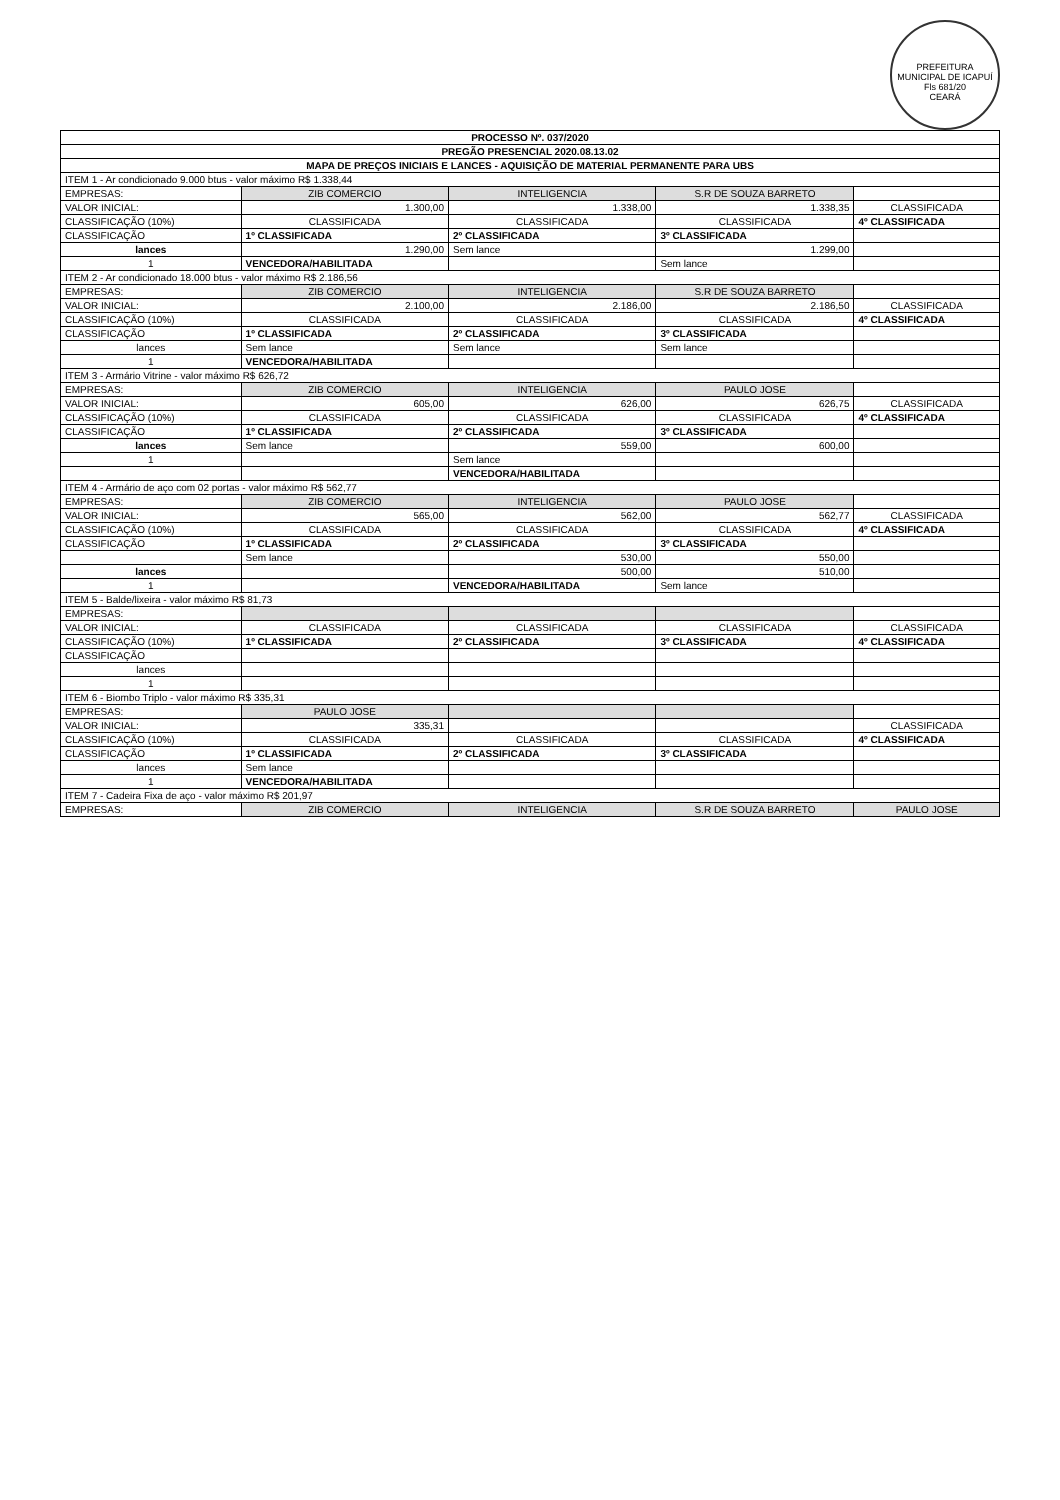PREFEITURA MUNICIPAL DE ICAPUÍ
Fls 681/20
CEARÁ
| PROCESSO Nº. 037/2020 | | | | |
| --- | --- | --- | --- | --- |
| PREGÃO PRESENCIAL 2020.08.13.02 | | | | |
| MAPA DE PREÇOS INICIAIS E LANCES - AQUISIÇÃO DE MATERIAL PERMANENTE PARA UBS | | | | |
| ITEM 1 - Ar condicionado 9.000 btus - valor máximo R$ 1.338,44 | | | | |
| EMPRESAS: | ZIB COMERCIO | INTELIGENCIA | S.R DE SOUZA BARRETO | |
| VALOR INICIAL: | 1.300,00 | 1.338,00 | 1.338,35 | CLASSIFICADA |
| CLASSIFICAÇÃO (10%) | CLASSIFICADA | CLASSIFICADA | CLASSIFICADA | 4º CLASSIFICADA |
| CLASSIFICAÇÃO | 1º CLASSIFICADA | 2º CLASSIFICADA | 3º CLASSIFICADA | |
| lances | 1.290,00 | Sem lance | 1.299,00 | |
| 1 | VENCEDORA/HABILITADA | | Sem lance | |
| ITEM 2 - Ar condicionado 18.000 btus - valor máximo R$ 2.186,56 | | | | |
| EMPRESAS: | ZIB COMERCIO | INTELIGENCIA | S.R DE SOUZA BARRETO | |
| VALOR INICIAL: | 2.100,00 | 2.186,00 | 2.186,50 | CLASSIFICADA |
| CLASSIFICAÇÃO (10%) | CLASSIFICADA | CLASSIFICADA | CLASSIFICADA | 4º CLASSIFICADA |
| CLASSIFICAÇÃO | 1º CLASSIFICADA | 2º CLASSIFICADA | 3º CLASSIFICADA | |
| lances | Sem lance | Sem lance | Sem lance | |
| 1 | VENCEDORA/HABILITADA | | | |
| ITEM 3 - Armário Vitrine - valor máximo R$ 626,72 | | | | |
| EMPRESAS: | ZIB COMERCIO | INTELIGENCIA | PAULO JOSE | |
| VALOR INICIAL: | 605,00 | 626,00 | 626,75 | CLASSIFICADA |
| CLASSIFICAÇÃO (10%) | CLASSIFICADA | CLASSIFICADA | CLASSIFICADA | 4º CLASSIFICADA |
| CLASSIFICAÇÃO | 1º CLASSIFICADA | 2º CLASSIFICADA | 3º CLASSIFICADA | |
| lances | Sem lance | 559,00 | 600,00 | |
| 1 | | Sem lance | | |
| | | VENCEDORA/HABILITADA | | |
| ITEM 4 - Armário de aço com 02 portas - valor máximo R$ 562,77 | | | | |
| EMPRESAS: | ZIB COMERCIO | INTELIGENCIA | PAULO JOSE | |
| VALOR INICIAL: | 565,00 | 562,00 | 562,77 | CLASSIFICADA |
| CLASSIFICAÇÃO (10%) | CLASSIFICADA | CLASSIFICADA | CLASSIFICADA | 4º CLASSIFICADA |
| CLASSIFICAÇÃO | 1º CLASSIFICADA | 2º CLASSIFICADA | 3º CLASSIFICADA | |
| | Sem lance | 530,00 | 550,00 | |
| lances | | 500,00 | 510,00 | |
| 1 | | VENCEDORA/HABILITADA | Sem lance | |
| ITEM 5 - Balde/lixeira - valor máximo R$ 81,73 | | | | |
| EMPRESAS: | | | | |
| VALOR INICIAL: | CLASSIFICADA | CLASSIFICADA | CLASSIFICADA | CLASSIFICADA |
| CLASSIFICAÇÃO (10%) | 1º CLASSIFICADA | 2º CLASSIFICADA | 3º CLASSIFICADA | 4º CLASSIFICADA |
| CLASSIFICAÇÃO | | | | |
| lances | | | | |
| 1 | | | | |
| ITEM 6 - Biombo Triplo - valor máximo R$ 335,31 | | | | |
| EMPRESAS: | PAULO JOSE | | | |
| VALOR INICIAL: | 335,31 | | | CLASSIFICADA |
| CLASSIFICAÇÃO (10%) | CLASSIFICADA | CLASSIFICADA | CLASSIFICADA | 4º CLASSIFICADA |
| CLASSIFICAÇÃO | 1º CLASSIFICADA | 2º CLASSIFICADA | 3º CLASSIFICADA | |
| lances | Sem lance | | | |
| 1 | VENCEDORA/HABILITADA | | | |
| ITEM 7 - Cadeira Fixa de aço - valor máximo R$ 201,97 | | | | |
| EMPRESAS: | ZIB COMERCIO | INTELIGENCIA | S.R DE SOUZA BARRETO | PAULO JOSE |